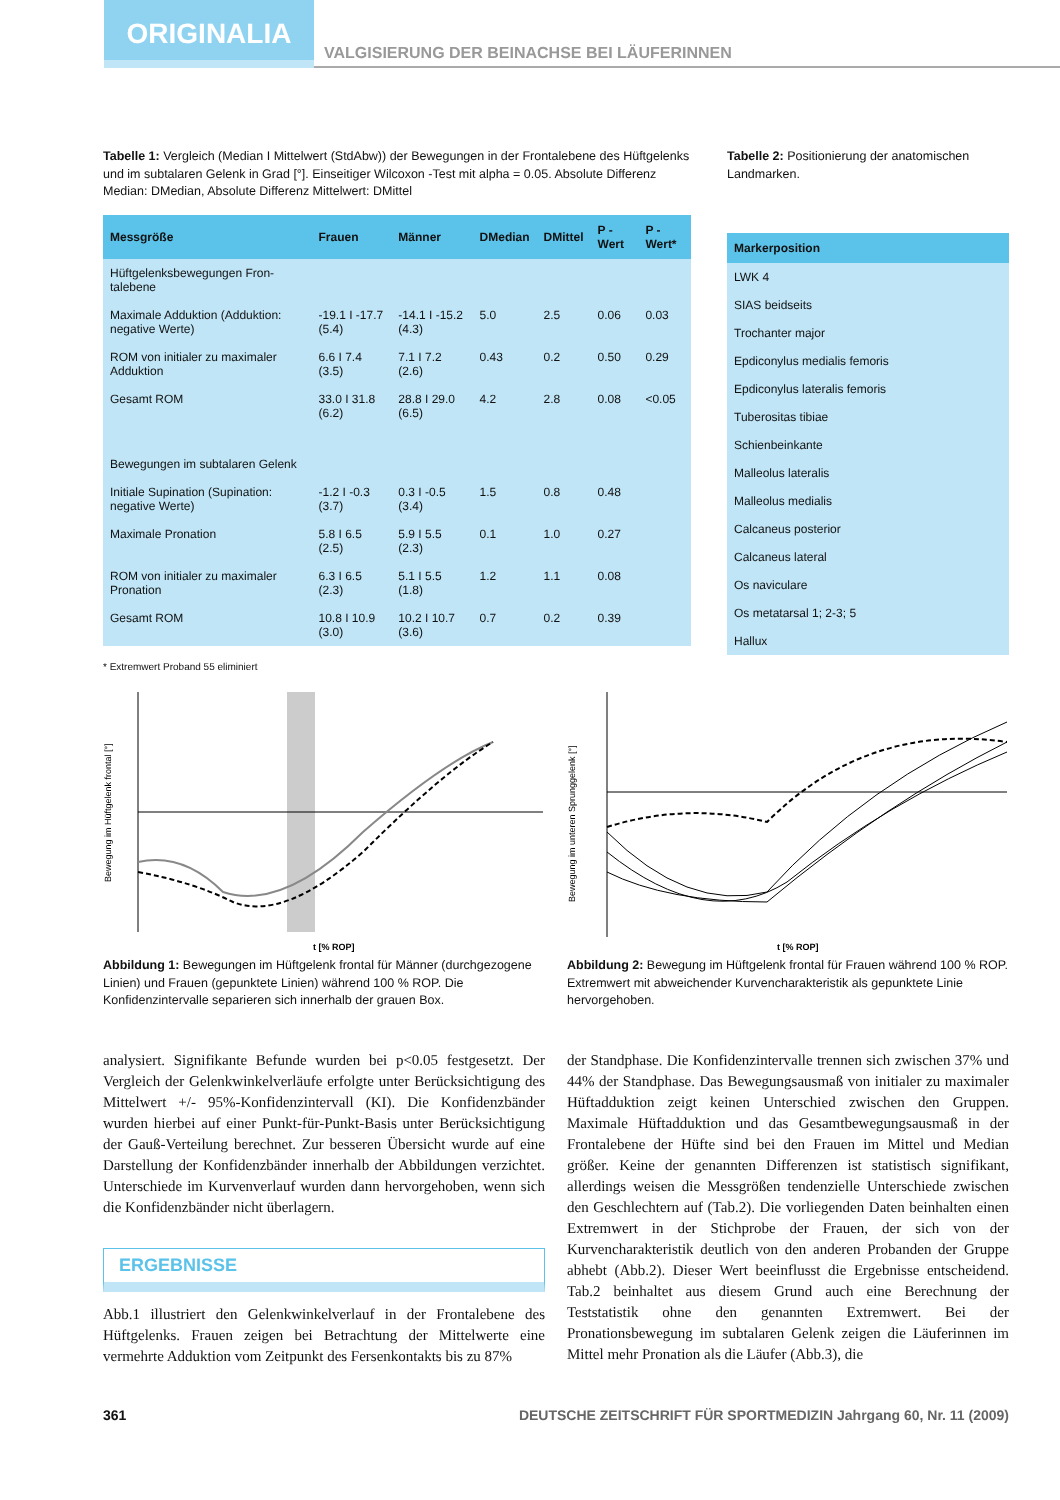ORIGINALIA
VALGISIERUNG DER BEINACHSE BEI LÄUFERINNEN
Tabelle 1: Vergleich (Median I Mittelwert (StdAbw)) der Bewegungen in der Frontalebene des Hüftgelenks und im subtalaren Gelenk in Grad [°]. Einseitiger Wilcoxon -Test mit alpha = 0.05. Absolute Differenz Median: DMedian, Absolute Differenz Mittelwert: DMittel
| Messgröße | Frauen | Männer | DMedian | DMittel | P -Wert | P -Wert* |
| --- | --- | --- | --- | --- | --- | --- |
| Hüftgelenksbewegungen Fron-talebene | | | | | | |
| Maximale Adduktion (Adduktion: negative Werte) | -19.1 I -17.7 (5.4) | -14.1 I -15.2 (4.3) | 5.0 | 2.5 | 0.06 | 0.03 |
| ROM von initialer zu maximaler Adduktion | 6.6 I 7.4 (3.5) | 7.1 I 7.2 (2.6) | 0.43 | 0.2 | 0.50 | 0.29 |
| Gesamt ROM | 33.0 I 31.8 (6.2) | 28.8 I 29.0 (6.5) | 4.2 | 2.8 | 0.08 | <0.05 |
| Bewegungen im subtalaren Gelenk | | | | | | |
| Initiale Supination (Supination: negative Werte) | -1.2 I -0.3 (3.7) | 0.3 I -0.5 (3.4) | 1.5 | 0.8 | 0.48 | |
| Maximale Pronation | 5.8 I 6.5 (2.5) | 5.9 I 5.5 (2.3) | 0.1 | 1.0 | 0.27 | |
| ROM von initialer zu maximaler Pronation | 6.3 I 6.5 (2.3) | 5.1 I 5.5 (1.8) | 1.2 | 1.1 | 0.08 | |
| Gesamt ROM | 10.8 I 10.9 (3.0) | 10.2 I 10.7 (3.6) | 0.7 | 0.2 | 0.39 | |
* Extremwert Proband 55 eliminiert
Tabelle 2: Positionierung der anatomischen Landmarken.
| Markerposition |
| --- |
| LWK 4 |
| SIAS beidseits |
| Trochanter major |
| Epdiconylus medialis femoris |
| Epdiconylus lateralis femoris |
| Tuberositas tibiae |
| Schienbeinkante |
| Malleolus lateralis |
| Malleolus medialis |
| Calcaneus posterior |
| Calcaneus lateral |
| Os naviculare |
| Os metatarsal 1; 2-3; 5 |
| Hallux |
Bewegung im Hüftgelenk frontal [°]
t [% ROP]
Abbildung 1: Bewegungen im Hüftgelenk frontal für Männer (durchgezogene Linien) und Frauen (gepunktete Linien) während 100 % ROP. Die Konfidenzintervalle separieren sich innerhalb der grauen Box.
Bewegung im unteren Sprunggelenk [°]
t [% ROP]
Abbildung 2: Bewegung im Hüftgelenk frontal für Frauen während 100 % ROP. Extremwert mit abweichender Kurvencharakteristik als gepunktete Linie hervorgehoben.
analysiert. Signifikante Befunde wurden bei p<0.05 festgesetzt. Der Vergleich der Gelenkwinkelverläufe erfolgte unter Berücksichtigung des Mittelwert +/- 95%-Konfidenzintervall (KI). Die Konfidenzbänder wurden hierbei auf einer Punkt-für-Punkt-Basis unter Berücksichtigung der Gauß-Verteilung berechnet. Zur besseren Übersicht wurde auf eine Darstellung der Konfidenzbänder innerhalb der Abbildungen verzichtet. Unterschiede im Kurvenverlauf wurden dann hervorgehoben, wenn sich die Konfidenzbänder nicht überlagern.
ERGEBNISSE
Abb.1 illustriert den Gelenkwinkelverlauf in der Frontalebene des Hüftgelenks. Frauen zeigen bei Betrachtung der Mittelwerte eine vermehrte Adduktion vom Zeitpunkt des Fersenkontakts bis zu 87%
der Standphase. Die Konfidenzintervalle trennen sich zwischen 37% und 44% der Standphase. Das Bewegungsausmaß von initialer zu maximaler Hüftadduktion zeigt keinen Unterschied zwischen den Gruppen. Maximale Hüftadduktion und das Gesamtbewegungsausmaß in der Frontalebene der Hüfte sind bei den Frauen im Mittel und Median größer. Keine der genannten Differenzen ist statistisch signifikant, allerdings weisen die Messgrößen tendenzielle Unterschiede zwischen den Geschlechtern auf (Tab.2). Die vorliegenden Daten beinhalten einen Extremwert in der Stichprobe der Frauen, der sich von der Kurvencharakteristik deutlich von den anderen Probanden der Gruppe abhebt (Abb.2). Dieser Wert beeinflusst die Ergebnisse entscheidend. Tab.2 beinhaltet aus diesem Grund auch eine Berechnung der Teststatistik ohne den genannten Extremwert. Bei der Pronationsbewegung im subtalaren Gelenk zeigen die Läuferinnen im Mittel mehr Pronation als die Läufer (Abb.3), die
361 DEUTSCHE ZEITSCHRIFT FÜR SPORTMEDIZIN Jahrgang 60, Nr. 11 (2009)